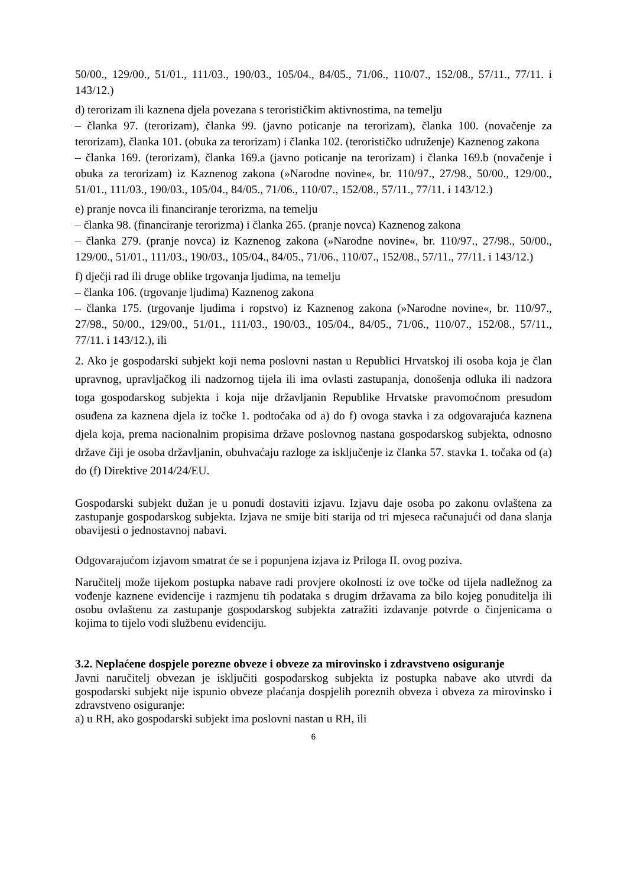50/00., 129/00., 51/01., 111/03., 190/03., 105/04., 84/05., 71/06., 110/07., 152/08., 57/11., 77/11. i 143/12.)
d) terorizam ili kaznena djela povezana s terorističkim aktivnostima, na temelju
– članka 97. (terorizam), članka 99. (javno poticanje na terorizam), članka 100. (novačenje za terorizam), članka 101. (obuka za terorizam) i članka 102. (terorističko udruženje) Kaznenog zakona
– članka 169. (terorizam), članka 169.a (javno poticanje na terorizam) i članka 169.b (novačenje i obuka za terorizam) iz Kaznenog zakona (»Narodne novine«, br. 110/97., 27/98., 50/00., 129/00., 51/01., 111/03., 190/03., 105/04., 84/05., 71/06., 110/07., 152/08., 57/11., 77/11. i 143/12.)
e) pranje novca ili financiranje terorizma, na temelju
– članka 98. (financiranje terorizma) i članka 265. (pranje novca) Kaznenog zakona
– članka 279. (pranje novca) iz Kaznenog zakona (»Narodne novine«, br. 110/97., 27/98., 50/00., 129/00., 51/01., 111/03., 190/03., 105/04., 84/05., 71/06., 110/07., 152/08., 57/11., 77/11. i 143/12.)
f) dječji rad ili druge oblike trgovanja ljudima, na temelju
– članka 106. (trgovanje ljudima) Kaznenog zakona
– članka 175. (trgovanje ljudima i ropstvo) iz Kaznenog zakona (»Narodne novine«, br. 110/97., 27/98., 50/00., 129/00., 51/01., 111/03., 190/03., 105/04., 84/05., 71/06., 110/07., 152/08., 57/11., 77/11. i 143/12.), ili
2. Ako je gospodarski subjekt koji nema poslovni nastan u Republici Hrvatskoj ili osoba koja je član upravnog, upravljačkog ili nadzornog tijela ili ima ovlasti zastupanja, donošenja odluka ili nadzora toga gospodarskog subjekta i koja nije državljanin Republike Hrvatske pravomoćnom presudom osuđena za kaznena djela iz točke 1. podtočaka od a) do f) ovoga stavka i za odgovarajuća kaznena djela koja, prema nacionalnim propisima države poslovnog nastana gospodarskog subjekta, odnosno države čiji je osoba državljanin, obuhvaćaju razloge za isključenje iz članka 57. stavka 1. točaka od (a) do (f) Direktive 2014/24/EU.
Gospodarski subjekt dužan je u ponudi dostaviti izjavu. Izjavu daje osoba po zakonu ovlaštena za zastupanje gospodarskog subjekta. Izjava ne smije biti starija od tri mjeseca računajući od dana slanja obavijesti o jednostavnoj nabavi.
Odgovarajućom izjavom smatrat će se i popunjena izjava iz Priloga II. ovog poziva.
Naručitelj može tijekom postupka nabave radi provjere okolnosti iz ove točke od tijela nadležnog za vođenje kaznene evidencije i razmjenu tih podataka s drugim državama za bilo kojeg ponuditelja ili osobu ovlaštenu za zastupanje gospodarskog subjekta zatražiti izdavanje potvrde o činjenicama o kojima to tijelo vodi službenu evidenciju.
3.2. Neplaćene dospjele porezne obveze i obveze za mirovinsko i zdravstveno osiguranje
Javni naručitelj obvezan je isključiti gospodarskog subjekta iz postupka nabave ako utvrdi da gospodarski subjekt nije ispunio obveze plaćanja dospjelih poreznih obveza i obveza za mirovinsko i zdravstveno osiguranje:
a) u RH, ako gospodarski subjekt ima poslovni nastan u RH, ili
6